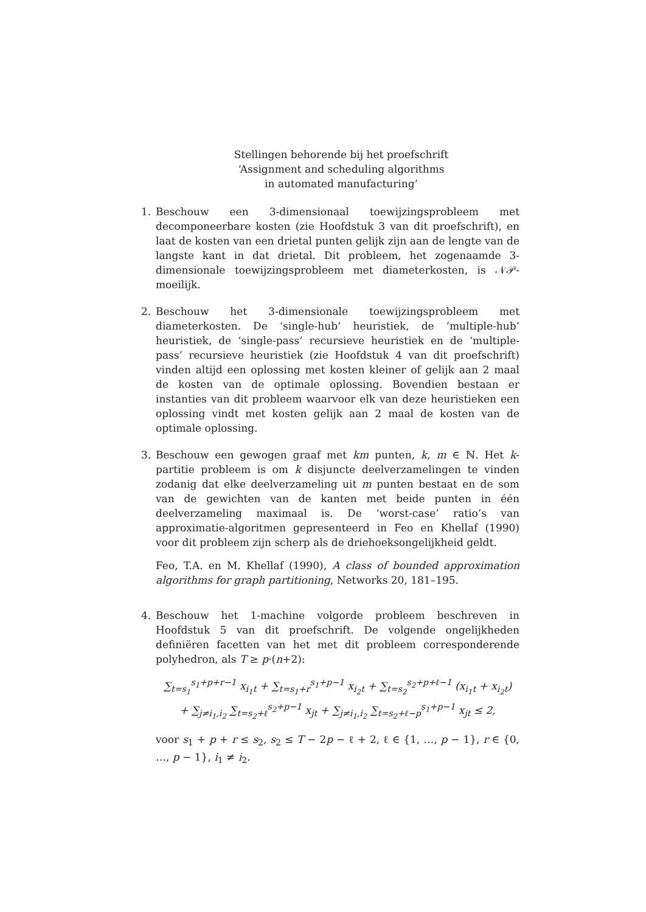Stellingen behorende bij het proefschrift
‘Assignment and scheduling algorithms
in automated manufacturing’
1. Beschouw een 3-dimensionaal toewijzingsprobleem met decomponeerbare kosten (zie Hoofdstuk 3 van dit proefschrift), en laat de kosten van een drietal punten gelijk zijn aan de lengte van de langste kant in dat drietal. Dit probleem, het zogenaamde 3-dimensionale toewijzingsprobleem met diameterkosten, is 𝒩𝒫-moeilijk.
2. Beschouw het 3-dimensionale toewijzingsprobleem met diameterkosten. De ‘single-hub’ heuristiek, de ‘multiple-hub’ heuristiek, de ‘single-pass’ recursieve heuristiek en de ‘multiple-pass’ recursieve heuristiek (zie Hoofdstuk 4 van dit proefschrift) vinden altijd een oplossing met kosten kleiner of gelijk aan 2 maal de kosten van de optimale oplossing. Bovendien bestaan er instanties van dit probleem waarvoor elk van deze heuristieken een oplossing vindt met kosten gelijk aan 2 maal de kosten van de optimale oplossing.
3. Beschouw een gewogen graaf met km punten, k, m ∈ ℕ. Het k-partitie probleem is om k disjuncte deelverzamelingen te vinden zodanig dat elke deelverzameling uit m punten bestaat en de som van de gewichten van de kanten met beide punten in één deelverzameling maximaal is. De ‘worst-case’ ratio’s van approximatie-algoritmen gepresenteerd in Feo en Khellaf (1990) voor dit probleem zijn scherp als de driehoeksongelijkheid geldt.
Feo, T.A. en M. Khellaf (1990), A class of bounded approximation algorithms for graph partitioning, Networks 20, 181–195.
4. Beschouw het 1-machine volgorde probleem beschreven in Hoofdstuk 5 van dit proefschrift. De volgende ongelijkheden definiëren facetten van het met dit probleem corresponderende polyhedron, als T ≥ p·(n+2):
∑<sub>t=s<sub>1</sub></sub><sup>s<sub>1</sub>+p+r−1</sup> x<sub>i<sub>1</sub>t</sub> + ∑<sub>t=s<sub>1</sub>+r</sub><sup>s<sub>1</sub>+p−1</sup> x<sub>i<sub>2</sub>t</sub> + ∑<sub>t=s<sub>2</sub></sub><sup>s<sub>2</sub>+p+ℓ−1</sup> (x<sub>i<sub>1</sub>t</sub> + x<sub>i<sub>2</sub>t</sub>)
+ ∑<sub>j≠i<sub>1</sub>,i<sub>2</sub></sub> ∑<sub>t=s<sub>2</sub>+ℓ</sub><sup>s<sub>2</sub>+p−1</sup> x<sub>jt</sub> + ∑<sub>j≠i<sub>1</sub>,i<sub>2</sub></sub> ∑<sub>t=s<sub>2</sub>+ℓ−p</sub><sup>s<sub>1</sub>+p−1</sup> x<sub>jt</sub> ≤ 2,
voor s<sub>1</sub> + p + r ≤ s<sub>2</sub>, s<sub>2</sub> ≤ T − 2p − ℓ + 2, ℓ ∈ {1, …, p − 1}, r ∈ {0, …, p − 1}, i<sub>1</sub> ≠ i<sub>2</sub>.